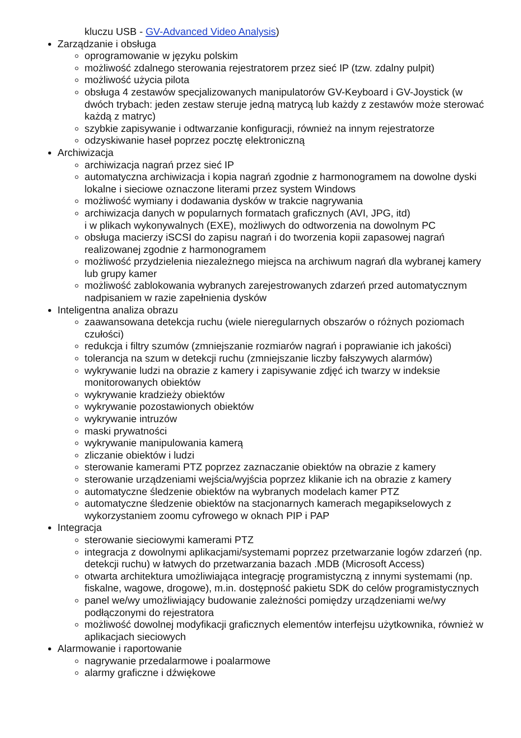kluczu USB - GV-Advanced Video Analysis)
Zarządzanie i obsługa
oprogramowanie w języku polskim
możliwość zdalnego sterowania rejestratorem przez sieć IP (tzw. zdalny pulpit)
możliwość użycia pilota
obsługa 4 zestawów specjalizowanych manipulatorów GV-Keyboard i GV-Joystick (w dwóch trybach: jeden zestaw steruje jedną matrycą lub każdy z zestawów może sterować każdą z matryc)
szybkie zapisywanie i odtwarzanie konfiguracji, również na innym rejestratorze
odzyskiwanie haseł poprzez pocztę elektroniczną
Archiwizacja
archiwizacja nagrań przez sieć IP
automatyczna archiwizacja i kopia nagrań zgodnie z harmonogramem na dowolne dyski lokalne i sieciowe oznaczone literami przez system Windows
możliwość wymiany i dodawania dysków w trakcie nagrywania
archiwizacja danych w popularnych formatach graficznych (AVI, JPG, itd)
i w plikach wykonywalnych (EXE), możliwych do odtworzenia na dowolnym PC
obsługa macierzy iSCSI do zapisu nagrań i do tworzenia kopii zapasowej nagrań realizowanej zgodnie z harmonogramem
możliwość przydzielenia niezależnego miejsca na archiwum nagrań dla wybranej kamery lub grupy kamer
możliwość zablokowania wybranych zarejestrowanych zdarzeń przed automatycznym nadpisaniem w razie zapełnienia dysków
Inteligentna analiza obrazu
zaawansowana detekcja ruchu (wiele nieregularnych obszarów o różnych poziomach czułości)
redukcja i filtry szumów (zmniejszanie rozmiarów nagrań i poprawianie ich jakości)
tolerancja na szum w detekcji ruchu (zmniejszanie liczby fałszywych alarmów)
wykrywanie ludzi na obrazie z kamery i zapisywanie zdjęć ich twarzy w indeksie monitorowanych obiektów
wykrywanie kradzieży obiektów
wykrywanie pozostawionych obiektów
wykrywanie intruzów
maski prywatności
wykrywanie manipulowania kamerą
zliczanie obiektów i ludzi
sterowanie kamerami PTZ poprzez zaznaczanie obiektów na obrazie z kamery
sterowanie urządzeniami wejścia/wyjścia poprzez klikanie ich na obrazie z kamery
automatyczne śledzenie obiektów na wybranych modelach kamer PTZ
automatyczne śledzenie obiektów na stacjonarnych kamerach megapikselowych z wykorzystaniem zoomu cyfrowego w oknach PIP i PAP
Integracja
sterowanie sieciowymi kamerami PTZ
integracja z dowolnymi aplikacjami/systemami poprzez przetwarzanie logów zdarzeń (np. detekcji ruchu) w łatwych do przetwarzania bazach .MDB (Microsoft Access)
otwarta architektura umożliwiająca integrację programistyczną z innymi systemami (np. fiskalne, wagowe, drogowe), m.in. dostępność pakietu SDK do celów programistycznych
panel we/wy umożliwiający budowanie zależności pomiędzy urządzeniami we/wy podłączonymi do rejestratora
możliwość dowolnej modyfikacji graficznych elementów interfejsu użytkownika, również w aplikacjach sieciowych
Alarmowanie i raportowanie
nagrywanie przedalarmowe i poalarmowe
alarmy graficzne i dźwiękowe